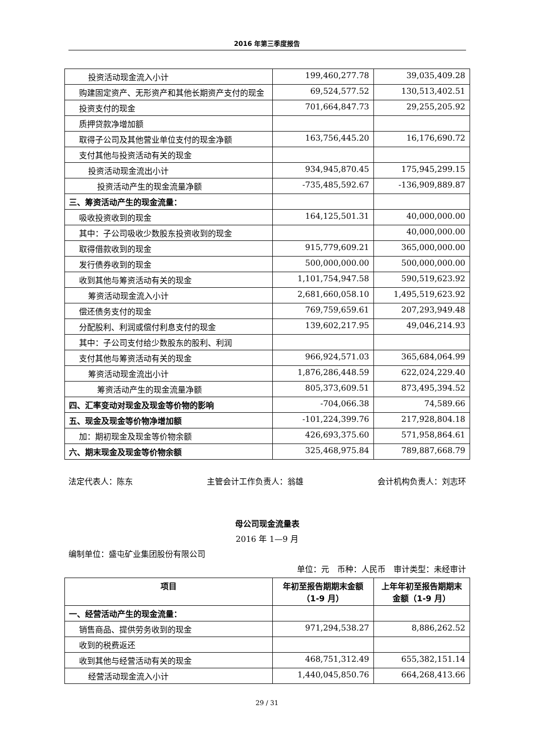2016 年第三季度报告
| 投资活动现金流入小计 | 199,460,277.78 | 39,035,409.28 |
| 购建固定资产、无形资产和其他长期资产支付的现金 | 69,524,577.52 | 130,513,402.51 |
| 投资支付的现金 | 701,664,847.73 | 29,255,205.92 |
| 质押贷款净增加额 | | |
| 取得子公司及其他营业单位支付的现金净额 | 163,756,445.20 | 16,176,690.72 |
| 支付其他与投资活动有关的现金 | | |
| 投资活动现金流出小计 | 934,945,870.45 | 175,945,299.15 |
| 投资活动产生的现金流量净额 | -735,485,592.67 | -136,909,889.87 |
| 三、筹资活动产生的现金流量： | | |
| 吸收投资收到的现金 | 164,125,501.31 | 40,000,000.00 |
| 其中：子公司吸收少数股东投资收到的现金 | | 40,000,000.00 |
| 取得借款收到的现金 | 915,779,609.21 | 365,000,000.00 |
| 发行债券收到的现金 | 500,000,000.00 | 500,000,000.00 |
| 收到其他与筹资活动有关的现金 | 1,101,754,947.58 | 590,519,623.92 |
| 筹资活动现金流入小计 | 2,681,660,058.10 | 1,495,519,623.92 |
| 偿还债务支付的现金 | 769,759,659.61 | 207,293,949.48 |
| 分配股利、利润或偿付利息支付的现金 | 139,602,217.95 | 49,046,214.93 |
| 其中：子公司支付给少数股东的股利、利润 | | |
| 支付其他与筹资活动有关的现金 | 966,924,571.03 | 365,684,064.99 |
| 筹资活动现金流出小计 | 1,876,286,448.59 | 622,024,229.40 |
| 筹资活动产生的现金流量净额 | 805,373,609.51 | 873,495,394.52 |
| 四、汇率变动对现金及现金等价物的影响 | -704,066.38 | 74,589.66 |
| 五、现金及现金等价物净增加额 | -101,224,399.76 | 217,928,804.18 |
| 加：期初现金及现金等价物余额 | 426,693,375.60 | 571,958,864.61 |
| 六、期末现金及现金等价物余额 | 325,468,975.84 | 789,887,668.79 |
法定代表人：陈东 主管会计工作负责人：翁雄 会计机构负责人：刘志环
母公司现金流量表
2016 年 1—9 月
编制单位：盛屯矿业集团股份有限公司
单位：元　币种：人民币　审计类型：未经审计
| 项目 | 年初至报告期期末金额 （1-9 月） | 上年年初至报告期期末金额（1-9 月） |
| --- | --- | --- |
| 一、经营活动产生的现金流量： | | |
| 销售商品、提供劳务收到的现金 | 971,294,538.27 | 8,886,262.52 |
| 收到的税费返还 | | |
| 收到其他与经营活动有关的现金 | 468,751,312.49 | 655,382,151.14 |
| 经营活动现金流入小计 | 1,440,045,850.76 | 664,268,413.66 |
29 / 31